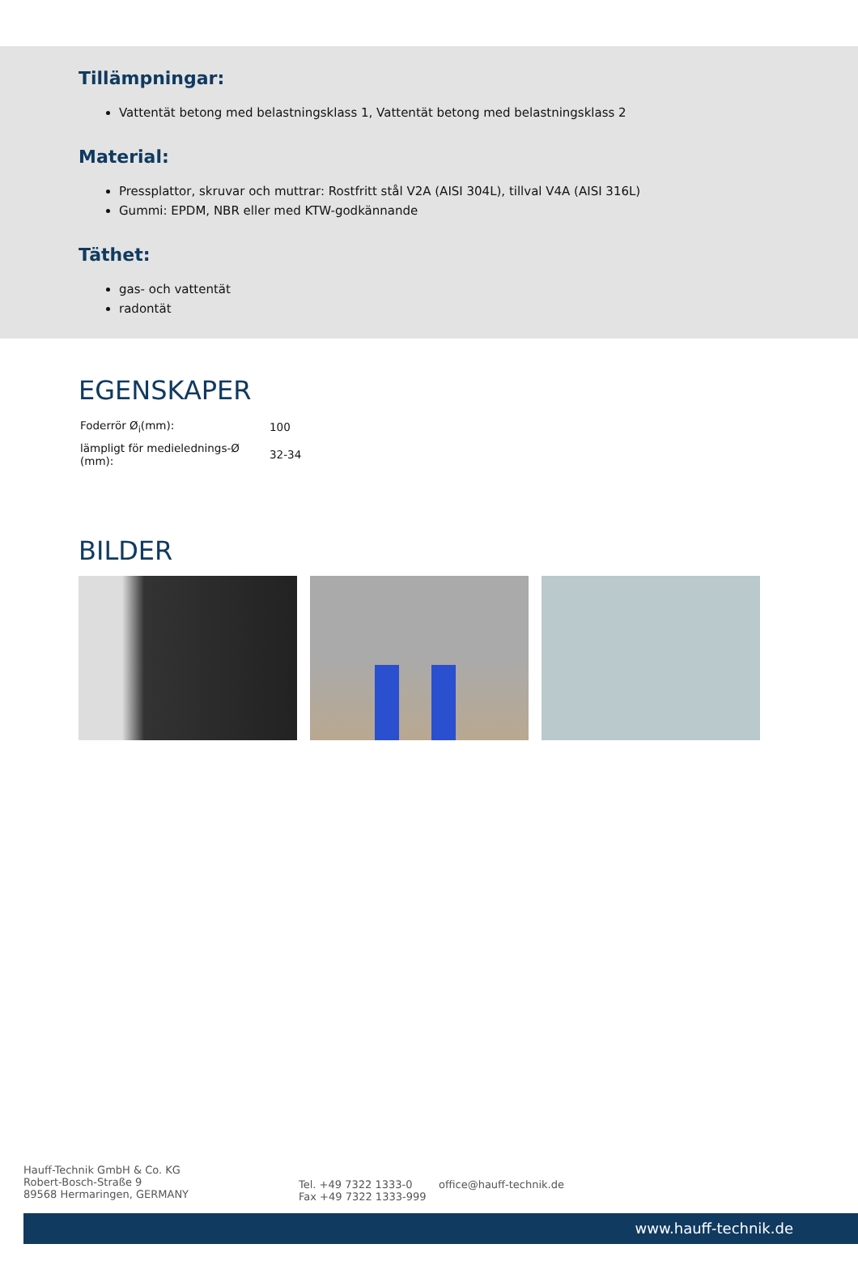Tillämpningar:
Vattentät betong med belastningsklass 1, Vattentät betong med belastningsklass 2
Material:
Pressplattor, skruvar och muttrar: Rostfritt stål V2A (AISI 304L), tillval V4A (AISI 316L)
Gummi: EPDM, NBR eller med KTW-godkännande
Täthet:
gas- och vattentät
radontät
EGENSKAPER
| Foderrör Ø<sub>i</sub>(mm): | 100 |
| lämpligt för medielednings-Ø (mm): | 32-34 |
BILDER
Hauff-Technik GmbH & Co. KG
Robert-Bosch-Straße 9
89568 Hermaringen, GERMANY
Tel. +49 7322 1333-0
Fax +49 7322 1333-999
office@hauff-technik.de
www.hauff-technik.de